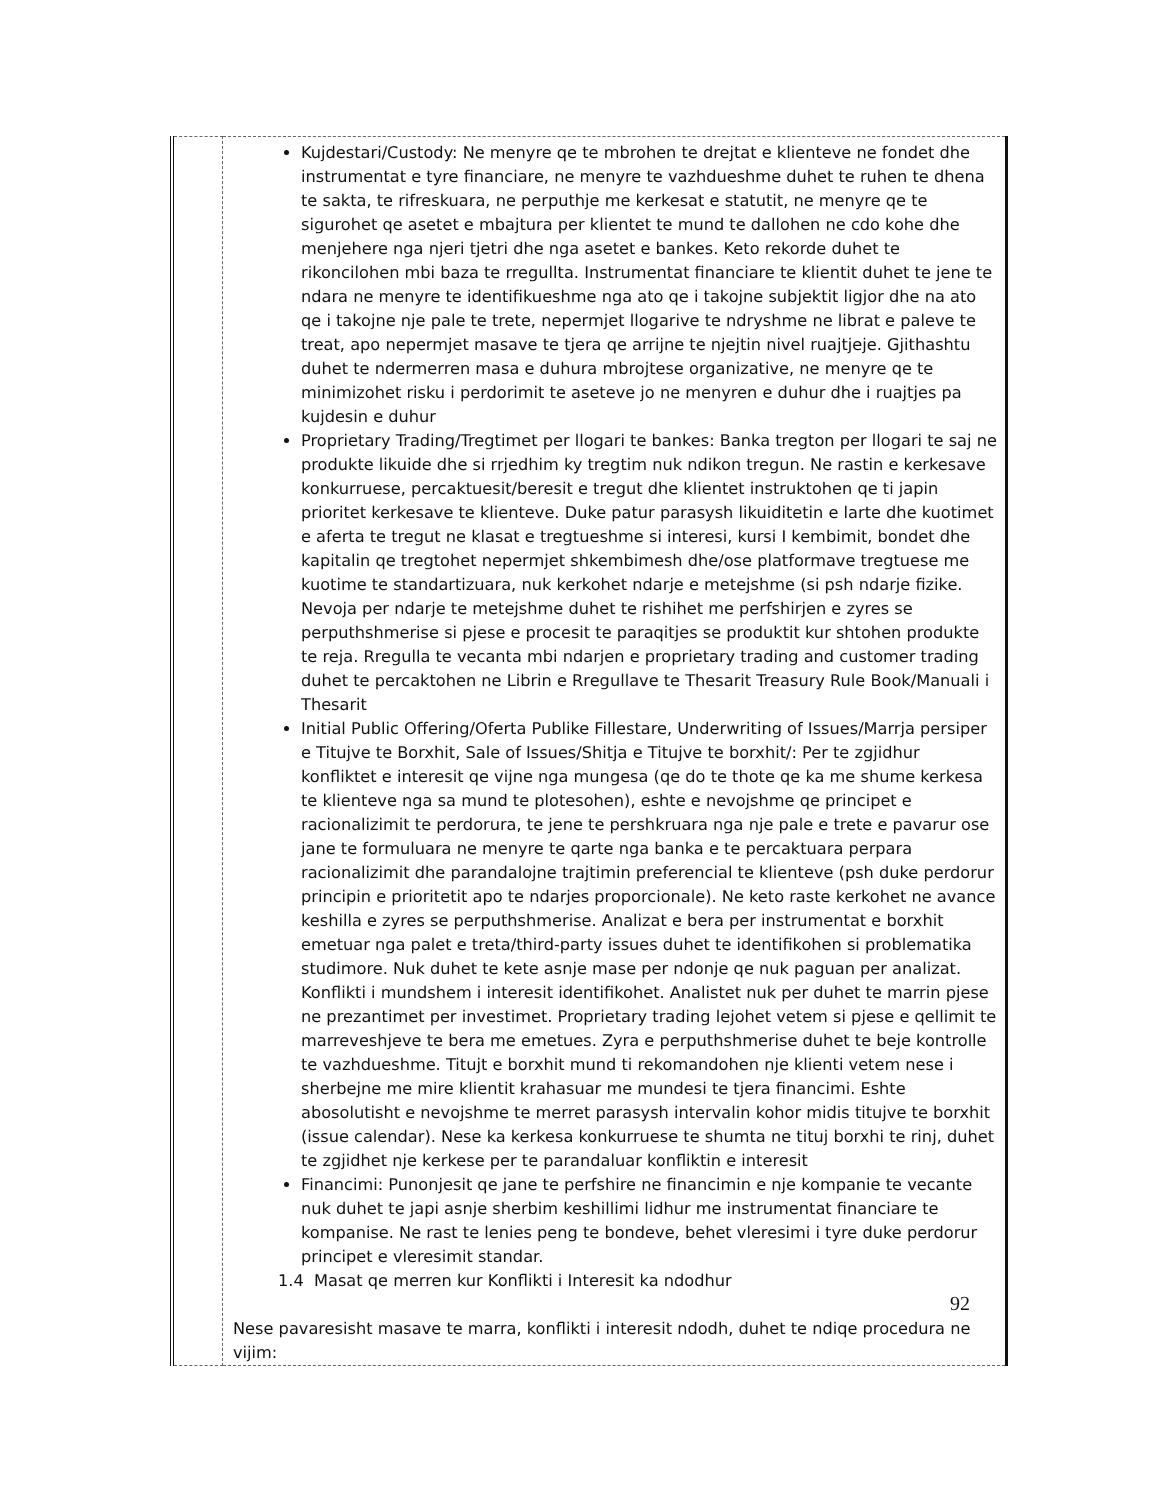| | Kujdestari/Custody: Ne menyre qe te mbrohen te drejtat e klienteve ne fondet dhe instrumentat e tyre financiare, ne menyre te vazhdueshme duhet te ruhen te dhena te sakta, te rifreskuara, ne perputhje me kerkesat e statutit, ne menyre qe te sigurohet qe asetet e mbajtura per klientet te mund te dallohen ne cdo kohe dhe menjehere nga njeri tjetri dhe nga asetet e bankes. Keto rekorde duhet te rikoncilohen mbi baza te rregullta. Instrumentat financiare te klientit duhet te jene te ndara ne menyre te identifikueshme nga ato qe i takojne subjektit ligjor dhe na ato qe i takojne nje pale te trete, nepermjet llogarive te ndryshme ne librat e paleve te treat, apo nepermjet masave te tjera qe arrijne te njejtin nivel ruajtjeje. Gjithashtu duhet te ndermerren masa e duhura mbrojtese organizative, ne menyre qe te minimizohet risku i perdorimit te aseteve jo ne menyren e duhur dhe i ruajtjes pa kujdesin e duhur Proprietary Trading/Tregtimet per llogari te bankes: Banka tregton per llogari te saj ne produkte likuide dhe si rrjedhim ky tregtim nuk ndikon tregun. Ne rastin e kerkesave konkurruese, percaktuesit/beresit e tregut dhe klientet instruktohen qe ti japin prioritet kerkesave te klienteve. Duke patur parasysh likuiditetin e larte dhe kuotimet e aferta te tregut ne klasat e tregtueshme si interesi, kursi I kembimit, bondet dhe kapitalin qe tregtohet nepermjet shkembimesh dhe/ose platformave tregtuese me kuotime te standartizuara, nuk kerkohet ndarje e metejshme (si psh ndarje fizike. Nevoja per ndarje te metejshme duhet te rishihet me perfshirjen e zyres se perputhshmerise si pjese e procesit te paraqitjes se produktit kur shtohen produkte te reja. Rregulla te vecanta mbi ndarjen e proprietary trading and customer trading duhet te percaktohen ne Librin e Rregullave te Thesarit Treasury Rule Book/Manuali i Thesarit Initial Public Offering/Oferta Publike Fillestare, Underwriting of Issues/Marrja persiper e Titujve te Borxhit, Sale of Issues/Shitja e Titujve te borxhit/: Per te zgjidhur konfliktet e interesit qe vijne nga mungesa (qe do te thote qe ka me shume kerkesa te klienteve nga sa mund te plotesohen), eshte e nevojshme qe principet e racionalizimit te perdorura, te jene te pershkruara nga nje pale e trete e pavarur ose jane te formuluara ne menyre te qarte nga banka e te percaktuara perpara racionalizimit dhe parandalojne trajtimin preferencial te klienteve (psh duke perdorur principin e prioritetit apo te ndarjes proporcionale). Ne keto raste kerkohet ne avance keshilla e zyres se perputhshmerise. Analizat e bera per instrumentat e borxhit emetuar nga palet e treta/third-party issues duhet te identifikohen si problematika studimore. Nuk duhet te kete asnje mase per ndonje qe nuk paguan per analizat. Konflikti i mundshem i interesit identifikohet. Analistet nuk per duhet te marrin pjese ne prezantimet per investimet. Proprietary trading lejohet vetem si pjese e qellimit te marreveshjeve te bera me emetues. Zyra e perputhshmerise duhet te beje kontrolle te vazhdueshme. Titujt e borxhit mund ti rekomandohen nje klienti vetem nese i sherbejne me mire klientit krahasuar me mundesi te tjera financimi. Eshte abosolutisht e nevojshme te merret parasysh intervalin kohor midis titujve te borxhit (issue calendar). Nese ka kerkesa konkurruese te shumta ne tituj borxhi te rinj, duhet te zgjidhet nje kerkese per te parandaluar konfliktin e interesit Financimi: Punonjesit qe jane te perfshire ne financimin e nje kompanie te vecante nuk duhet te japi asnje sherbim keshillimi lidhur me instrumentat financiare te kompanise. Ne rast te lenies peng te bondeve, behet vleresimi i tyre duke perdorur principet e vleresimit standar. 1.4 Masat qe merren kur Konflikti i Interesit ka ndodhur Nese pavaresisht masave te marra, konflikti i interesit ndodh, duhet te ndiqe procedura ne vijim: |
92